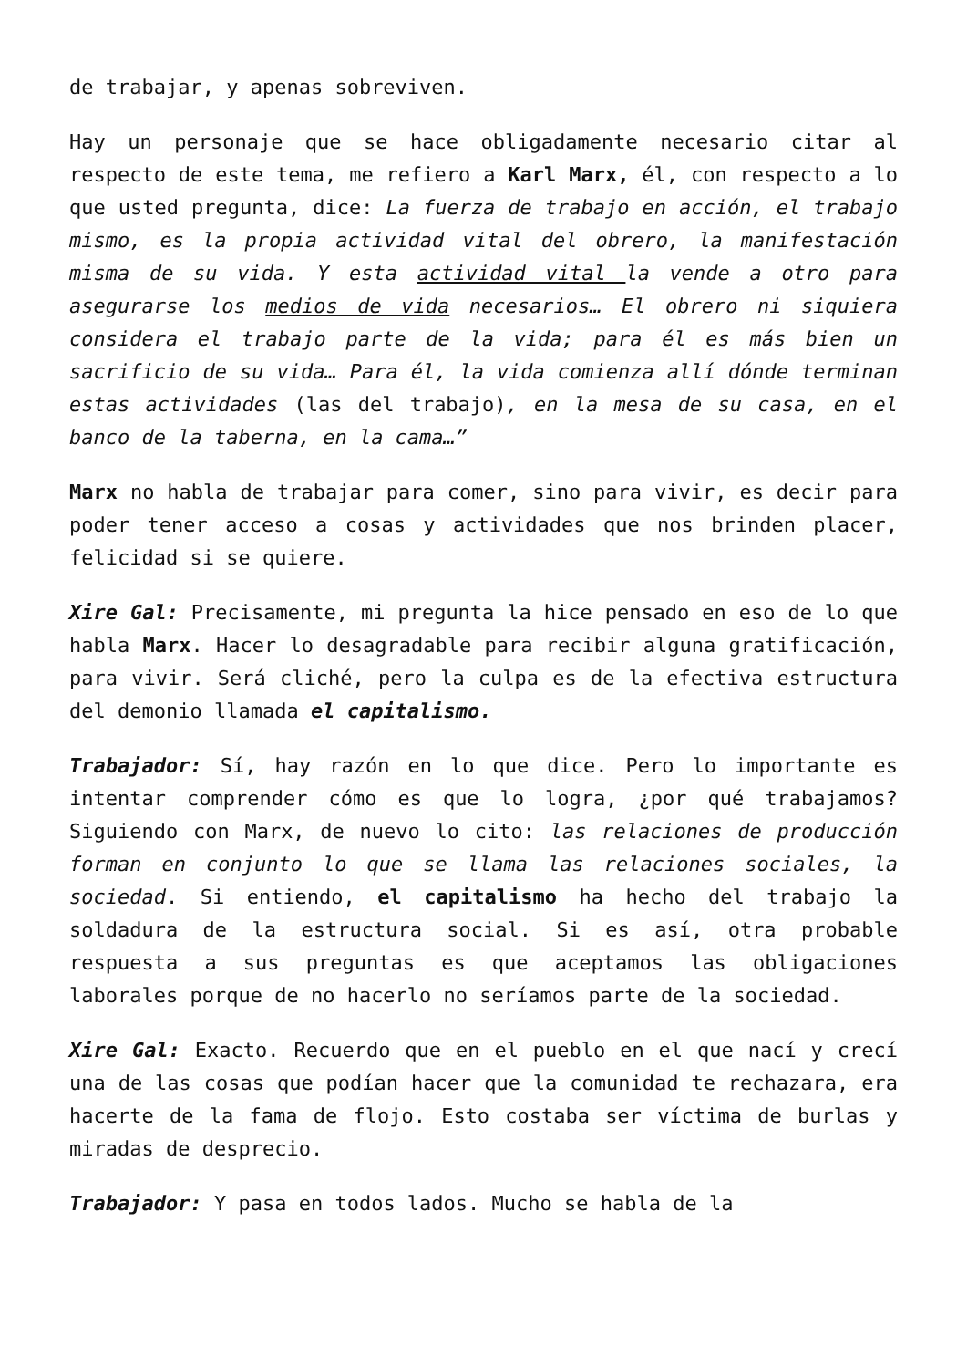de trabajar, y apenas sobreviven.
Hay un personaje que se hace obligadamente necesario citar al respecto de este tema, me refiero a Karl Marx, él, con respecto a lo que usted pregunta, dice: La fuerza de trabajo en acción, el trabajo mismo, es la propia actividad vital del obrero, la manifestación misma de su vida. Y esta actividad vital la vende a otro para asegurarse los medios de vida necesarios… El obrero ni siquiera considera el trabajo parte de la vida; para él es más bien un sacrificio de su vida… Para él, la vida comienza allí dónde terminan estas actividades (las del trabajo), en la mesa de su casa, en el banco de la taberna, en la cama…”
Marx no habla de trabajar para comer, sino para vivir, es decir para poder tener acceso a cosas y actividades que nos brinden placer, felicidad si se quiere.
Xire Gal: Precisamente, mi pregunta la hice pensado en eso de lo que habla Marx. Hacer lo desagradable para recibir alguna gratificación, para vivir. Será cliché, pero la culpa es de la efectiva estructura del demonio llamada el capitalismo.
Trabajador: Sí, hay razón en lo que dice. Pero lo importante es intentar comprender cómo es que lo logra, ¿por qué trabajamos? Siguiendo con Marx, de nuevo lo cito: las relaciones de producción forman en conjunto lo que se llama las relaciones sociales, la sociedad. Si entiendo, el capitalismo ha hecho del trabajo la soldadura de la estructura social. Si es así, otra probable respuesta a sus preguntas es que aceptamos las obligaciones laborales porque de no hacerlo no seríamos parte de la sociedad.
Xire Gal: Exacto. Recuerdo que en el pueblo en el que nací y crecí una de las cosas que podían hacer que la comunidad te rechazara, era hacerte de la fama de flojo. Esto costaba ser víctima de burlas y miradas de desprecio.
Trabajador: Y pasa en todos lados. Mucho se habla de la